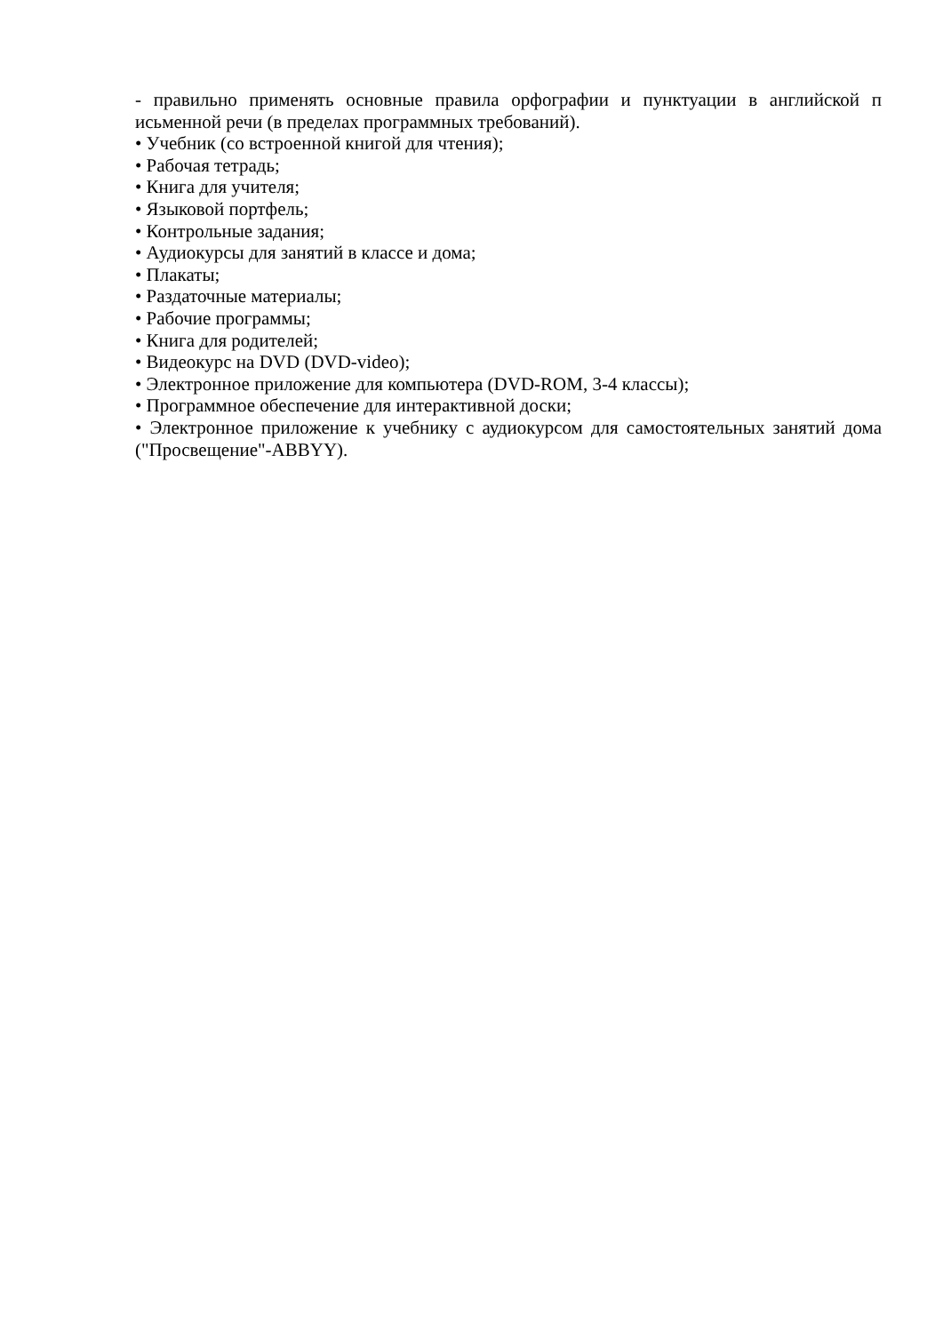- правильно применять основные правила орфографии и пунктуации в английской п исьменной речи (в пределах программных требований).
• Учебник (со встроенной книгой для чтения);
• Рабочая тетрадь;
• Книга для учителя;
• Языковой портфель;
• Контрольные задания;
• Аудиокурсы для занятий в классе и дома;
• Плакаты;
• Раздаточные материалы;
• Рабочие программы;
• Книга для родителей;
• Видеокурс на DVD (DVD-video);
• Электронное приложение для компьютера (DVD-ROM, 3-4 классы);
• Программное обеспечение для интерактивной доски;
• Электронное приложение к учебнику с аудиокурсом для самостоятельных занятий дома ("Просвещение"-ABBYY).